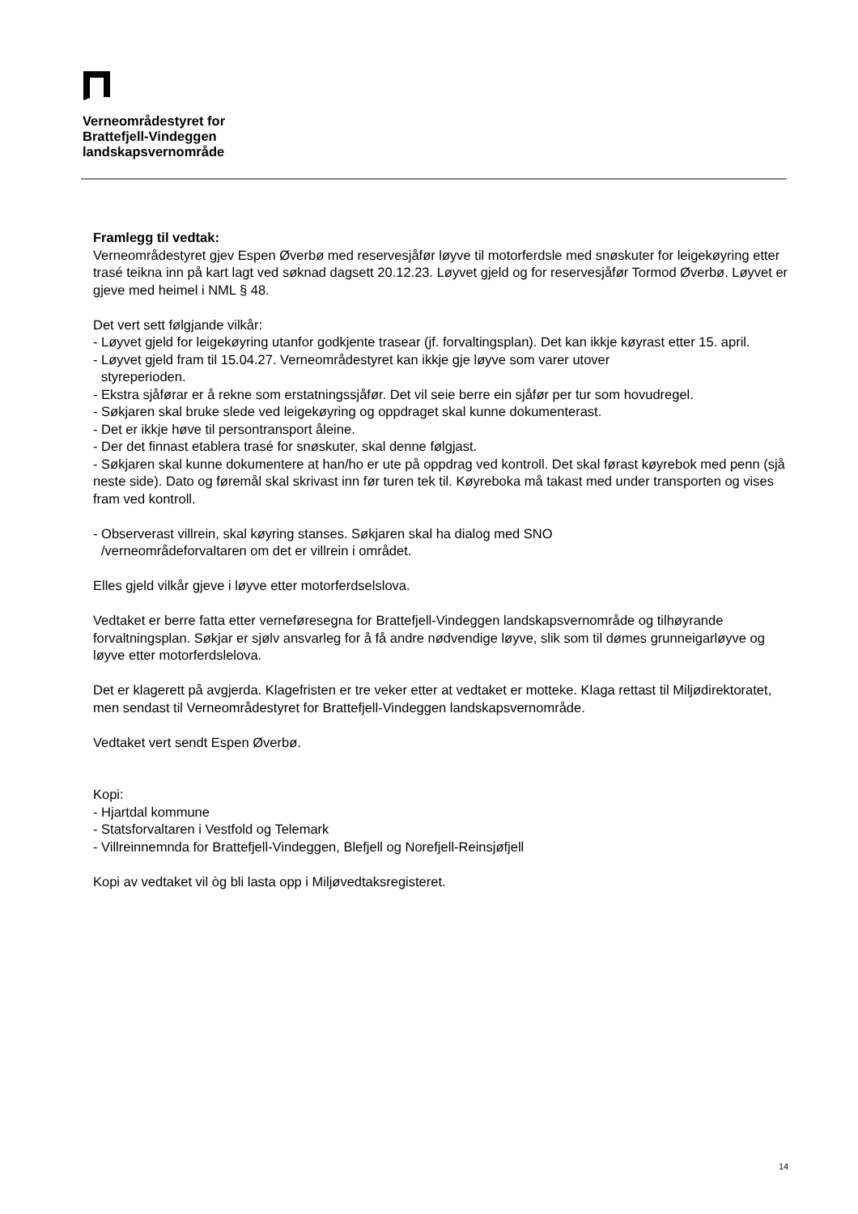Verneområdestyret for
Brattefjell-Vindeggen
landskapsvernområde
Framlegg til vedtak:
Verneområdestyret gjev Espen Øverbø med reservesjåfør løyve til motorferdsle med snøskuter for leigekøyring etter trasé teikna inn på kart lagt ved søknad dagsett 20.12.23. Løyvet gjeld og for reservesjåfør Tormod Øverbø. Løyvet er gjeve med heimel i NML § 48.
Det vert sett følgjande vilkår:
- Løyvet gjeld for leigekøyring utanfor godkjente trasear (jf. forvaltingsplan). Det kan ikkje køyrast etter 15. april.
- Løyvet gjeld fram til 15.04.27. Verneområdestyret kan ikkje gje løyve som varer utover
styreperioden.
- Ekstra sjåførar er å rekne som erstatningssjåfør. Det vil seie berre ein sjåfør per tur som hovudregel.
- Søkjaren skal bruke slede ved leigekøyring og oppdraget skal kunne dokumenterast.
- Det er ikkje høve til persontransport åleine.
- Der det finnast etablera trasé for snøskuter, skal denne følgjast.
- Søkjaren skal kunne dokumentere at han/ho er ute på oppdrag ved kontroll. Det skal førast køyrebok med penn (sjå neste side). Dato og føremål skal skrivast inn før turen tek til. Køyreboka må takast med under transporten og vises fram ved kontroll.
- Observerast villrein, skal køyring stanses. Søkjaren skal ha dialog med SNO
/verneområdeforvaltaren om det er villrein i området.
Elles gjeld vilkår gjeve i løyve etter motorferdselslova.
Vedtaket er berre fatta etter verneføresegna for Brattefjell-Vindeggen landskapsvernområde og tilhøyrande forvaltningsplan. Søkjar er sjølv ansvarleg for å få andre nødvendige løyve, slik som til dømes grunneigarløyve og løyve etter motorferdslelova.
Det er klagerett på avgjerda. Klagefristen er tre veker etter at vedtaket er motteke. Klaga rettast til Miljødirektoratet, men sendast til Verneområdestyret for Brattefjell-Vindeggen landskapsvernområde.
Vedtaket vert sendt Espen Øverbø.
Kopi:
- Hjartdal kommune
- Statsforvaltaren i Vestfold og Telemark
- Villreinnemnda for Brattefjell-Vindeggen, Blefjell og Norefjell-Reinsjøfjell
Kopi av vedtaket vil òg bli lasta opp i Miljøvedtaksregisteret.
14